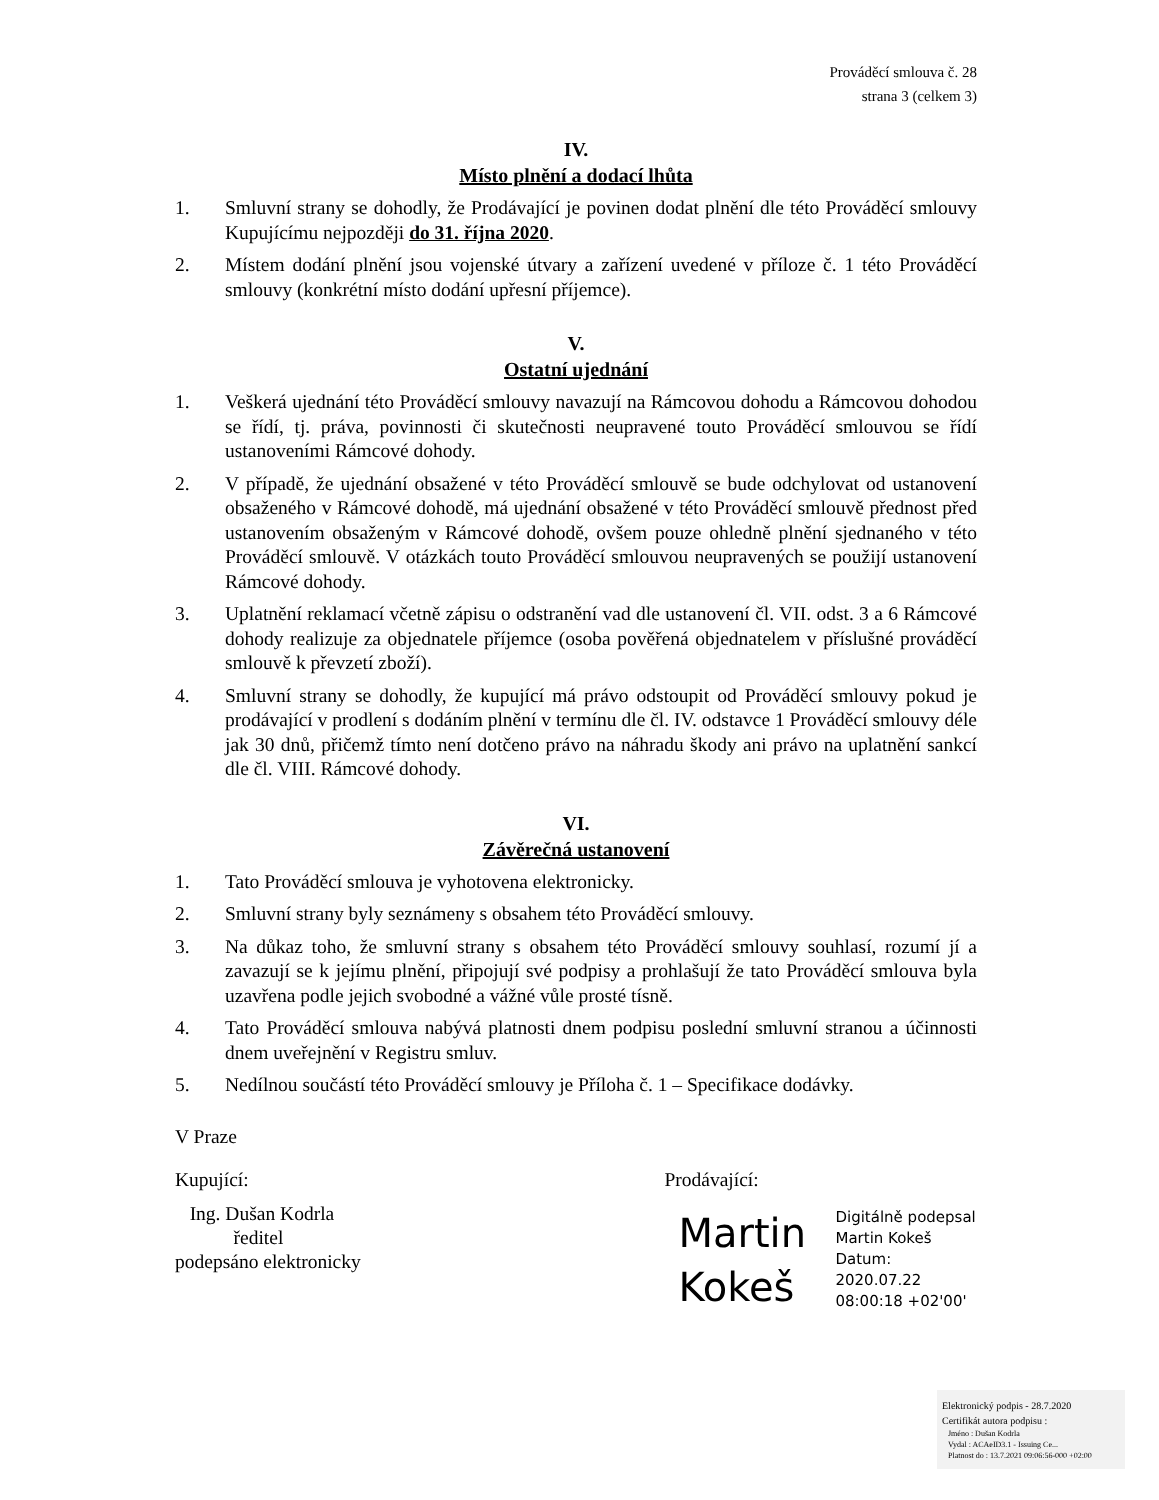Prováděcí smlouva č. 28
strana 3 (celkem 3)
IV.
Místo plnění a dodací lhůta
1. Smluvní strany se dohodly, že Prodávající je povinen dodat plnění dle této Prováděcí smlouvy Kupujícímu nejpozději do 31. října 2020.
2. Místem dodání plnění jsou vojenské útvary a zařízení uvedené v příloze č. 1 této Prováděcí smlouvy (konkrétní místo dodání upřesní příjemce).
V.
Ostatní ujednání
1. Veškerá ujednání této Prováděcí smlouvy navazují na Rámcovou dohodu a Rámcovou dohodou se řídí, tj. práva, povinnosti či skutečnosti neupravené touto Prováděcí smlouvou se řídí ustanoveními Rámcové dohody.
2. V případě, že ujednání obsažené v této Prováděcí smlouvě se bude odchylovat od ustanovení obsaženého v Rámcové dohodě, má ujednání obsažené v této Prováděcí smlouvě přednost před ustanovením obsaženým v Rámcové dohodě, ovšem pouze ohledně plnění sjednaného v této Prováděcí smlouvě. V otázkách touto Prováděcí smlouvou neupravených se použijí ustanovení Rámcové dohody.
3. Uplatnění reklamací včetně zápisu o odstranění vad dle ustanovení čl. VII. odst. 3 a 6 Rámcové dohody realizuje za objednatele příjemce (osoba pověřená objednatelem v příslušné prováděcí smlouvě k převzetí zboží).
4. Smluvní strany se dohodly, že kupující má právo odstoupit od Prováděcí smlouvy pokud je prodávající v prodlení s dodáním plnění v termínu dle čl. IV. odstavce 1 Prováděcí smlouvy déle jak 30 dnů, přičemž tímto není dotčeno právo na náhradu škody ani právo na uplatnění sankcí dle čl. VIII. Rámcové dohody.
VI.
Závěrečná ustanovení
1. Tato Prováděcí smlouva je vyhotovena elektronicky.
2. Smluvní strany byly seznámeny s obsahem této Prováděcí smlouvy.
3. Na důkaz toho, že smluvní strany s obsahem této Prováděcí smlouvy souhlasí, rozumí jí a zavazují se k jejímu plnění, připojují své podpisy a prohlašují že tato Prováděcí smlouva byla uzavřena podle jejich svobodné a vážné vůle prosté tísně.
4. Tato Prováděcí smlouva nabývá platnosti dnem podpisu poslední smluvní stranou a účinnosti dnem uveřejnění v Registru smluv.
5. Nedílnou součástí této Prováděcí smlouvy je Příloha č. 1 – Specifikace dodávky.
V Praze
Kupující:
Ing. Dušan Kodrla
ředitel
podepsáno elektronicky
Prodávající:
Martin Kokeš
Digitálně podepsal
Martin Kokeš
Datum: 2020.07.22
08:00:18 +02'00'
Elektronický podpis - 28.7.2020
Certifikát autora podpisu :
Jméno : Dušan Kodrla
Vydal : ACAeID3.1 - Issuing Ce...
Platnost do : 13.7.2021 09:06:56-000 +02:00